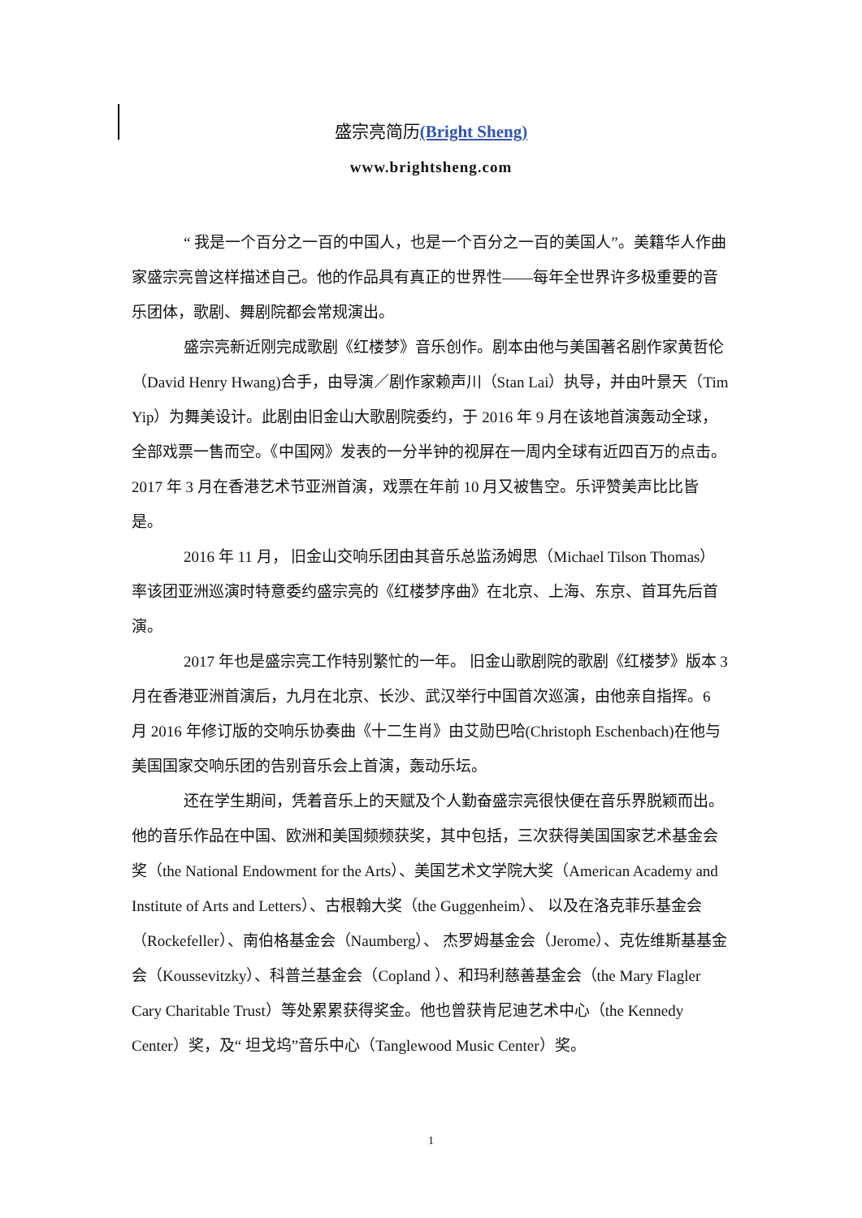盛宗亮简历(Bright Sheng)
www.brightsheng.com
“ 我是一个百分之一百的中国人，也是一个百分之一百的美国人”。美籍华人作曲家盛宗亮曾这样描述自己。他的作品具有真正的世界性——每年全世界许多极重要的音乐团体，歌剧、舞剧院都会常规演出。
盛宗亮新近刚完成歌剧《红楼梦》音乐创作。剧本由他与美国著名剧作家黄哲伦（David Henry Hwang)合手，由导演／剧作家赖声川（Stan Lai）执导，并由叶景天（Tim Yip）为舞美设计。此剧由旧金山大歌剧院委约，于 2016 年 9 月在该地首演轰动全球，全部戏票一售而空。《中国网》发表的一分半钟的视屏在一周内全球有近四百万的点击。2017 年 3 月在香港艺术节亚洲首演，戏票在年前 10 月又被售空。乐评赞美声比比皆是。
2016 年 11 月， 旧金山交响乐团由其音乐总监汤姆思（Michael Tilson Thomas）率该团亚洲巡演时特意委约盛宗亮的《红楼梦序曲》在北京、上海、东京、首耳先后首演。
2017 年也是盛宗亮工作特别繁忙的一年。 旧金山歌剧院的歌剧《红楼梦》版本 3 月在香港亚洲首演后，九月在北京、长沙、武汉举行中国首次巡演，由他亲自指挥。6 月 2016 年修订版的交响乐协奏曲《十二生肖》由艾勋巴哈(Christoph Eschenbach)在他与美国国家交响乐团的告别音乐会上首演，轰动乐坛。
还在学生期间，凭着音乐上的天赋及个人勤奋盛宗亮很快便在音乐界脱颖而出。他的音乐作品在中国、欧洲和美国频频获奖，其中包括，三次获得美国国家艺术基金会奖（the National Endowment for the Arts）、美国艺术文学院大奖（American Academy and Institute of Arts and Letters）、古根翰大奖（the Guggenheim）、 以及在洛克菲乐基金会（Rockefeller）、南伯格基金会（Naumberg）、 杰罗姆基金会（Jerome）、克佐维斯基基金会（Koussevitzky）、科普兰基金会（Copland ）、和玛利慈善基金会（the Mary Flagler Cary Charitable Trust）等处累累获得奖金。他也曾获肯尼迪艺术中心（the Kennedy Center）奖，及“ 坦戈坞”音乐中心（Tanglewood Music Center）奖。
1